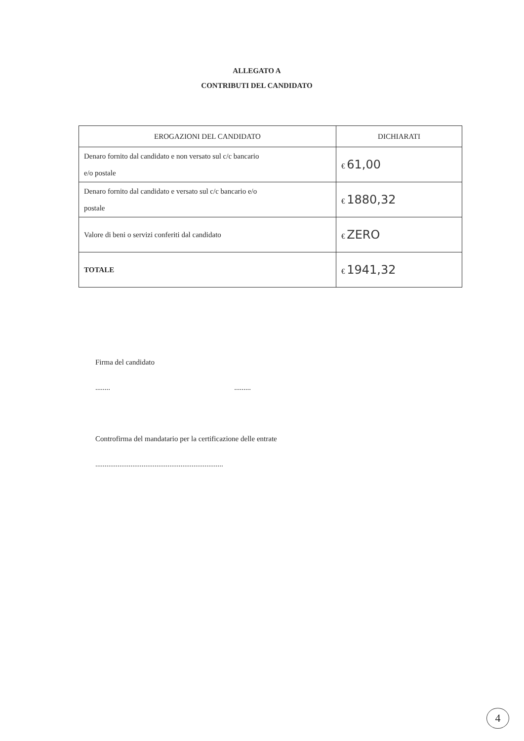ALLEGATO A
CONTRIBUTI DEL CANDIDATO
| EROGAZIONI DEL CANDIDATO | DICHIARATI |
| --- | --- |
| Denaro fornito dal candidato e non versato sul c/c bancario e/o postale | € 61,00 |
| Denaro fornito dal candidato e versato sul c/c bancario e/o postale | € 1880,32 |
| Valore di beni o servizi conferiti dal candidato | € ZERO |
| TOTALE | € 1941,32 |
Firma del candidato
........ .........
Controfirma del mandatario per la certificazione delle entrate
.....................................................................
4